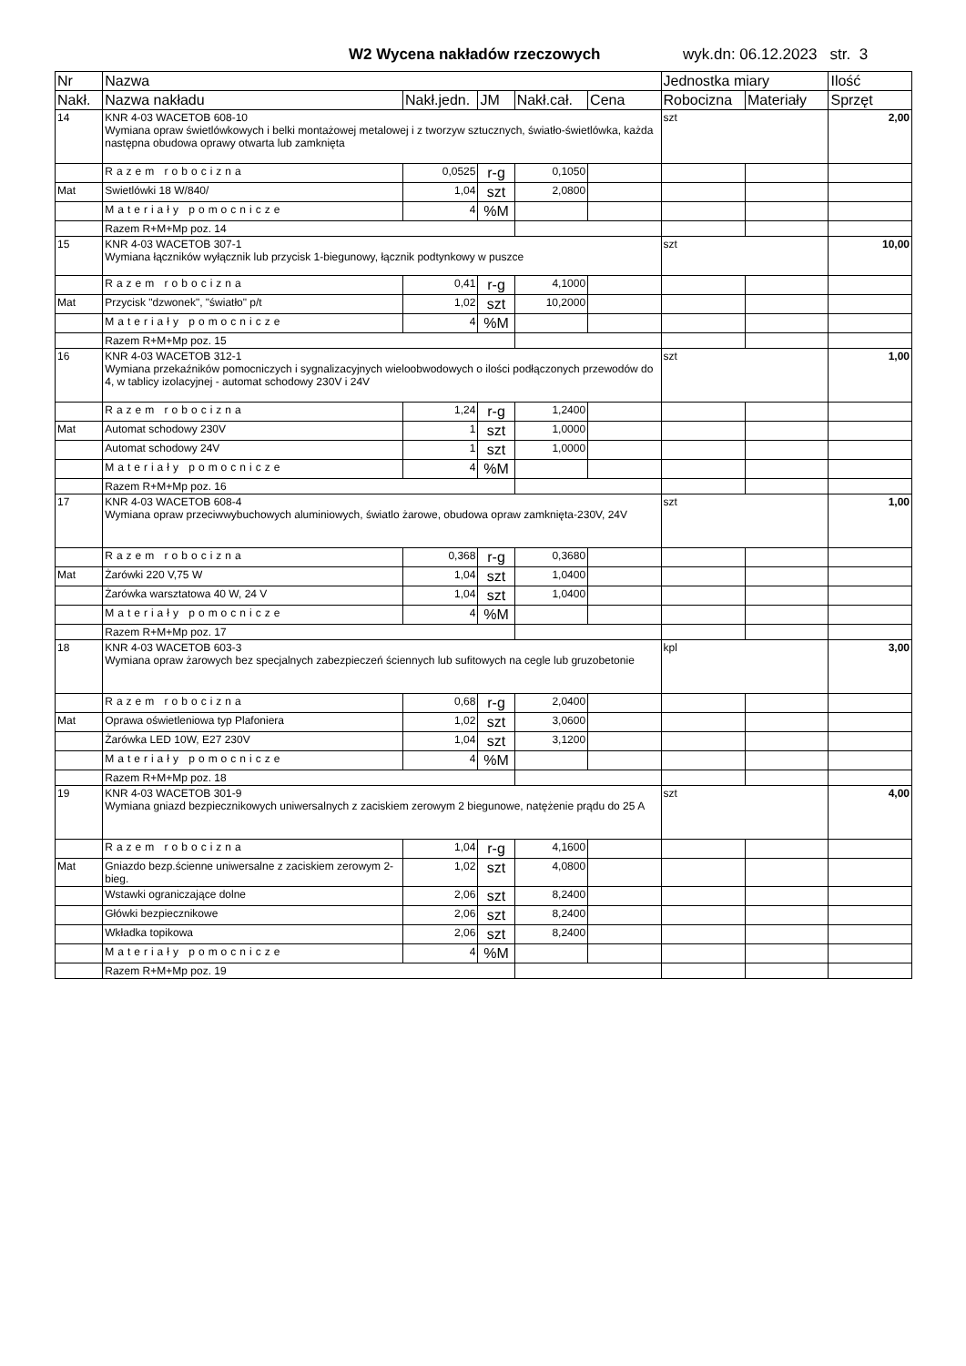W2 Wycena nakładów rzeczowych wyk.dn: 06.12.2023 str. 3
| Nr | Nazwa | | | | | Jednostka miary | | Ilość |
| --- | --- | --- | --- | --- | --- | --- | --- | --- |
| Nakł. | Nazwa nakładu | Nakł.jedn. | JM | Nakł.cał. | Cena | Robocizna | Materiały | Sprzęt |
| 14 | KNR 4-03 WACETOB 608-10 Wymiana opraw świetlówkowych i belki montażowej metalowej i z tworzyw sztucznych, światło-świetlówka, każda następna obudowa oprawy otwarta lub zamknięta | | | | | szt | | 2,00 |
| | Razem robocizna | 0,0525 | r-g | 0,1050 | | | | |
| Mat | Swietlówki 18 W/840/ | 1,04 | szt | 2,0800 | | | | |
| | Materiały pomocnicze | 4 | %M | | | | | |
| | Razem R+M+Mp poz. 14 | | | | | | | |
| 15 | KNR 4-03 WACETOB 307-1 Wymiana łączników wyłącznik lub przycisk 1-biegunowy, łącznik podtynkowy w puszce | | | | | szt | | 10,00 |
| | Razem robocizna | 0,41 | r-g | 4,1000 | | | | |
| Mat | Przycisk "dzwonek", "światło" p/t | 1,02 | szt | 10,2000 | | | | |
| | Materiały pomocnicze | 4 | %M | | | | | |
| | Razem R+M+Mp poz. 15 | | | | | | | |
| 16 | KNR 4-03 WACETOB 312-1 Wymiana przekaźników pomocniczych i sygnalizacyjnych wieloobwodowych o ilości podłączonych przewodów do 4, w tablicy izolacyjnej - automat schodowy 230V i 24V | | | | | szt | | 1,00 |
| | Razem robocizna | 1,24 | r-g | 1,2400 | | | | |
| Mat | Automat schodowy 230V | 1 | szt | 1,0000 | | | | |
| | Automat schodowy 24V | 1 | szt | 1,0000 | | | | |
| | Materiały pomocnicze | 4 | %M | | | | | |
| | Razem R+M+Mp poz. 16 | | | | | | | |
| 17 | KNR 4-03 WACETOB 608-4 Wymiana opraw przeciwwybuchowych aluminiowych, światlo żarowe, obudowa opraw zamknięta-230V, 24V | | | | | szt | | 1,00 |
| | Razem robocizna | 0,368 | r-g | 0,3680 | | | | |
| Mat | Żarówki 220 V,75 W | 1,04 | szt | 1,0400 | | | | |
| | Żarówka warsztatowa 40 W, 24 V | 1,04 | szt | 1,0400 | | | | |
| | Materiały pomocnicze | 4 | %M | | | | | |
| | Razem R+M+Mp poz. 17 | | | | | | | |
| 18 | KNR 4-03 WACETOB 603-3 Wymiana opraw żarowych bez specjalnych zabezpieczeń ściennych lub sufitowych na cegle lub gruzobetonie | | | | | kpl | | 3,00 |
| | Razem robocizna | 0,68 | r-g | 2,0400 | | | | |
| Mat | Oprawa oświetleniowa typ Plafoniera | 1,02 | szt | 3,0600 | | | | |
| | Żarówka LED 10W, E27 230V | 1,04 | szt | 3,1200 | | | | |
| | Materiały pomocnicze | 4 | %M | | | | | |
| | Razem R+M+Mp poz. 18 | | | | | | | |
| 19 | KNR 4-03 WACETOB 301-9 Wymiana gniazd bezpiecznikowych uniwersalnych z zaciskiem zerowym 2 biegunowe, natężenie prądu do 25 A | | | | | szt | | 4,00 |
| | Razem robocizna | 1,04 | r-g | 4,1600 | | | | |
| Mat | Gniazdo bezp.ścienne uniwersalne z zaciskiem zerowym 2-bieg. | 1,02 | szt | 4,0800 | | | | |
| | Wstawki ograniczające dolne | 2,06 | szt | 8,2400 | | | | |
| | Główki bezpiecznikowe | 2,06 | szt | 8,2400 | | | | |
| | Wkładka topikowa | 2,06 | szt | 8,2400 | | | | |
| | Materiały pomocnicze | 4 | %M | | | | | |
| | Razem R+M+Mp poz. 19 | | | | | | | |